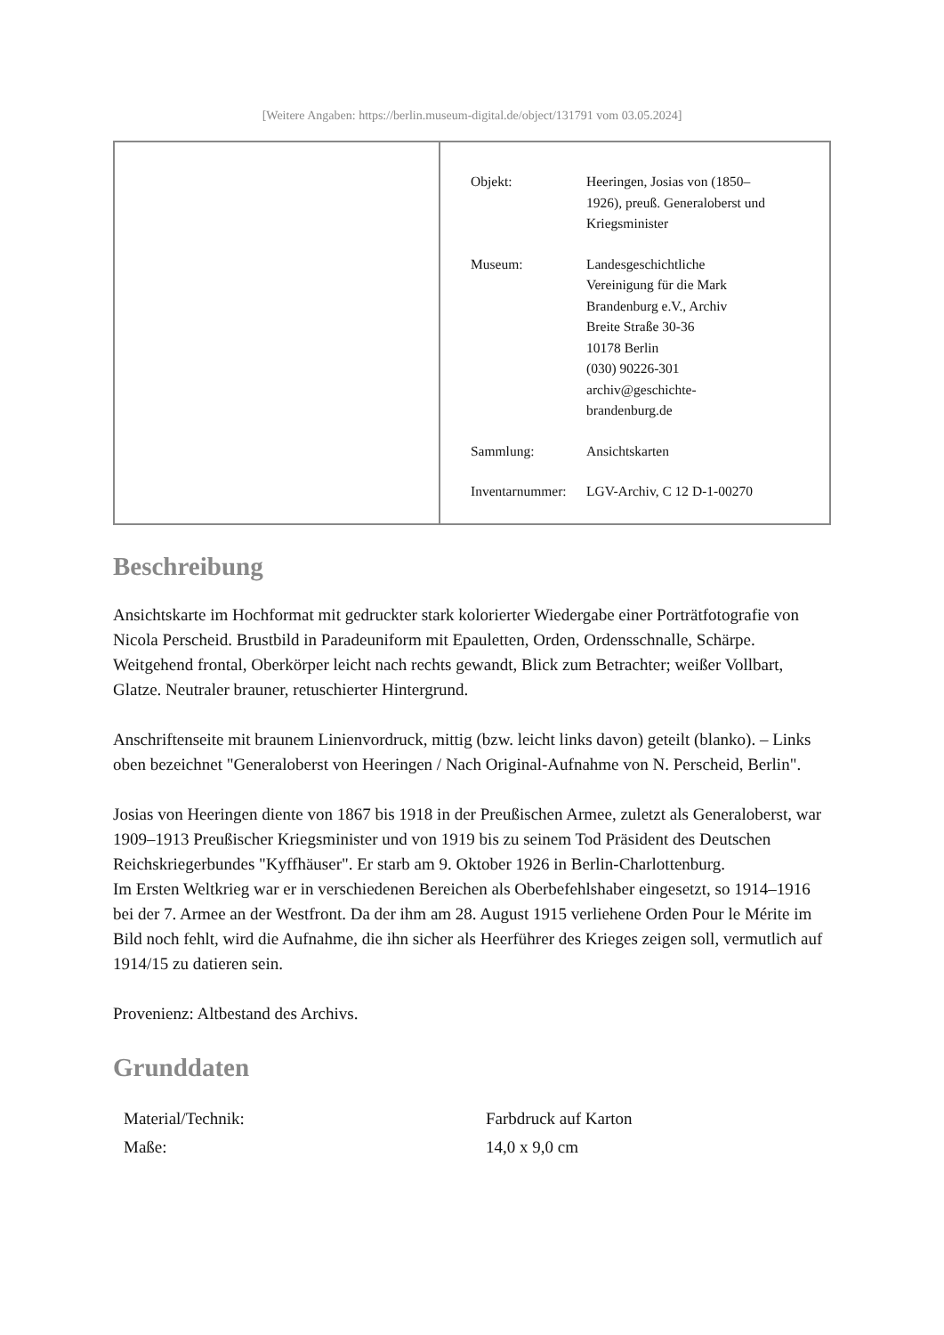[Weitere Angaben: https://berlin.museum-digital.de/object/131791 vom 03.05.2024]
| Objekt: | Heeringen, Josias von (1850– 1926), preuß. Generaloberst und Kriegsminister |
| Museum: | Landesgeschichtliche Vereinigung für die Mark Brandenburg e.V., Archiv Breite Straße 30-36 10178 Berlin (030) 90226-301 archiv@geschichte- brandenburg.de |
| Sammlung: | Ansichtskarten |
| Inventarnummer: | LGV-Archiv, C 12 D-1-00270 |
Beschreibung
Ansichtskarte im Hochformat mit gedruckter stark kolorierter Wiedergabe einer Porträtfotografie von Nicola Perscheid. Brustbild in Paradeuniform mit Epauletten, Orden, Ordensschnalle, Schärpe. Weitgehend frontal, Oberkörper leicht nach rechts gewandt, Blick zum Betrachter; weißer Vollbart, Glatze. Neutraler brauner, retuschierter Hintergrund.
Anschriftenseite mit braunem Linienvordruck, mittig (bzw. leicht links davon) geteilt (blanko). – Links oben bezeichnet "Generaloberst von Heeringen / Nach Original-Aufnahme von N. Perscheid, Berlin".
Josias von Heeringen diente von 1867 bis 1918 in der Preußischen Armee, zuletzt als Generaloberst, war 1909–1913 Preußischer Kriegsminister und von 1919 bis zu seinem Tod Präsident des Deutschen Reichskriegerbundes "Kyffhäuser". Er starb am 9. Oktober 1926 in Berlin-Charlottenburg.
Im Ersten Weltkrieg war er in verschiedenen Bereichen als Oberbefehlshaber eingesetzt, so 1914–1916 bei der 7. Armee an der Westfront. Da der ihm am 28. August 1915 verliehene Orden Pour le Mérite im Bild noch fehlt, wird die Aufnahme, die ihn sicher als Heerführer des Krieges zeigen soll, vermutlich auf 1914/15 zu datieren sein.
Provenienz: Altbestand des Archivs.
Grunddaten
| Material/Technik: | Farbdruck auf Karton |
| Maße: | 14,0 x 9,0 cm |